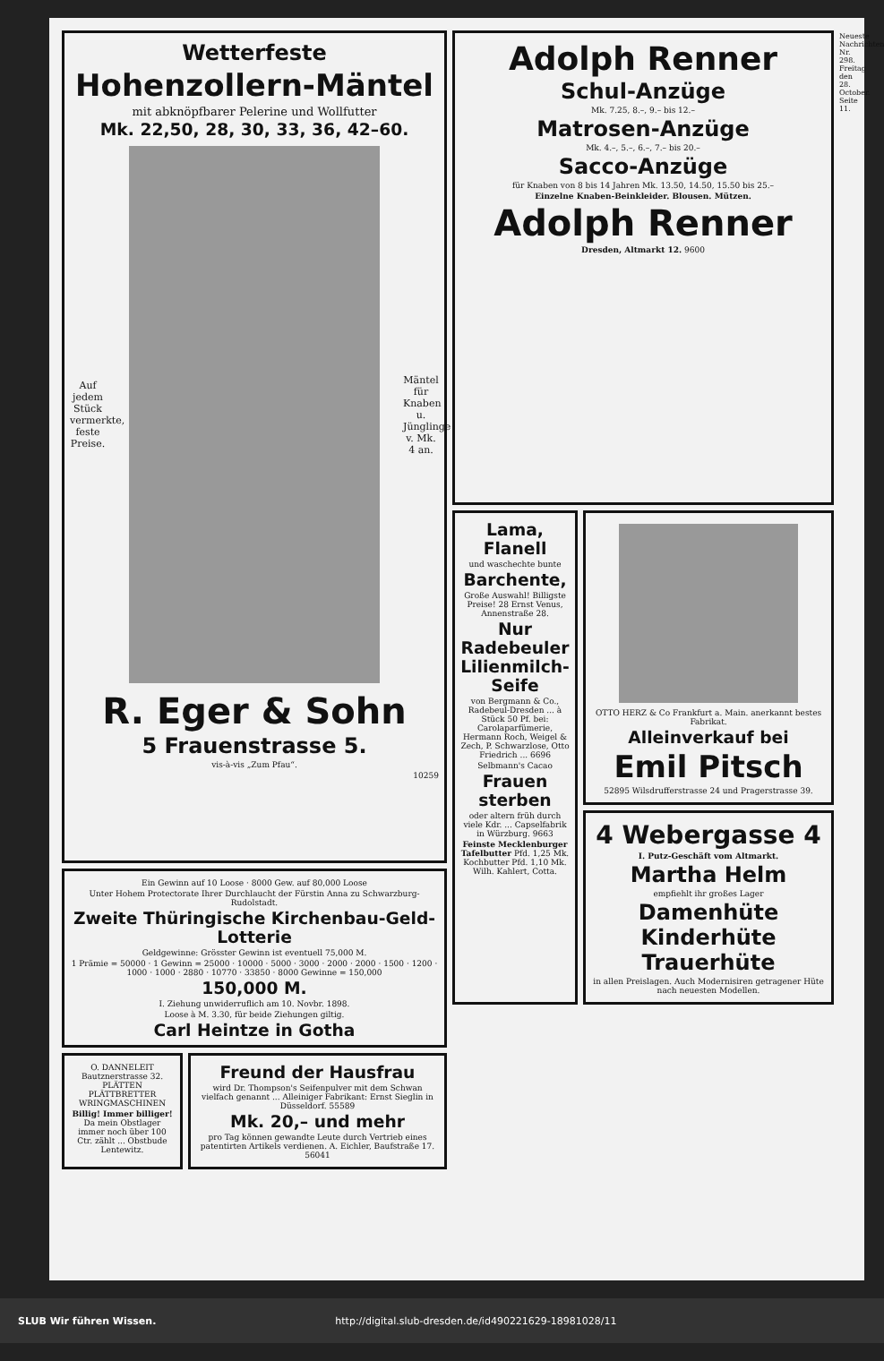Wetterfeste
Hohenzollern-Mäntel
mit abknöpfbarer Pelerine und Wollfutter
Mk. 22,50, 28, 30, 33, 36, 42–60.
Auf jedem Stück vermerkte, feste Preise.
Mäntel für Knaben u. Jünglinge v. Mk. 4 an.
R. Eger & Sohn
5 Frauenstrasse 5.
vis-à-vis „Zum Pfau“.
10259
Ein Gewinn auf 10 Loose · 8000 Gew. auf 80,000 Loose
Unter Hohem Protectorate Ihrer Durchlaucht der Fürstin Anna zu Schwarzburg-Rudolstadt.
Zweite Thüringische Kirchenbau-Geld-Lotterie
Geldgewinne: Grösster Gewinn ist eventuell 75,000 M.
1 Prämie = 50000 · 1 Gewinn = 25000 · 10000 · 5000 · 3000 · 2000 · 2000 · 1500 · 1200 · 1000 · 1000 · 2880 · 10770 · 33850 · 8000 Gewinne = 150,000
150,000 M.
I. Ziehung unwiderruflich am 10. Novbr. 1898.
Loose à M. 3.30, für beide Ziehungen giltig.
Carl Heintze in Gotha
O. DANNELEIT Bautznerstrasse 32. PLÄTTEN PLÄTTBRETTER WRINGMASCHINEN
Billig! Immer billiger! Da mein Obstlager immer noch über 100 Ctr. zählt ... Obstbude Lentewitz.
Freund der Hausfrau
wird Dr. Thompson's Seifenpulver mit dem Schwan vielfach genannt ... Alleiniger Fabrikant: Ernst Sieglin in Düsseldorf. 55589
Mk. 20,– und mehr
pro Tag können gewandte Leute durch Vertrieb eines patentirten Artikels verdienen. A. Eichler, Baufstraße 17. 56041
Adolph Renner
Schul-Anzüge
Mk. 7.25, 8.–, 9.– bis 12.–
Matrosen-Anzüge
Mk. 4.–, 5.–, 6.–, 7.– bis 20.–
Sacco-Anzüge
für Knaben von 8 bis 14 Jahren Mk. 13.50, 14.50, 15.50 bis 25.–
Einzelne Knaben-Beinkleider. Blousen. Mützen.
Adolph Renner
Dresden, Altmarkt 12. 9600
Lama, Flanell
und waschechte bunte
Barchente,
Große Auswahl! Billigste Preise! 28 Ernst Venus, Annenstraße 28.
Nur Radebeuler Lilienmilch-Seife
von Bergmann & Co., Radebeul-Dresden ... à Stück 50 Pf. bei: Carolaparfümerie, Hermann Roch, Weigel & Zech, P. Schwarzlose, Otto Friedrich ... 6696
Selbmann's Cacao
Frauen sterben
oder altern früh durch viele Kdr. ... Capselfabrik in Würzburg. 9663
Feinste Mecklenburger Tafelbutter Pfd. 1,25 Mk. Kochbutter Pfd. 1,10 Mk. Wilh. Kahlert, Cotta.
OTTO HERZ & Co Frankfurt a. Main. anerkannt bestes Fabrikat.
Alleinverkauf bei
Emil Pitsch
52895 Wilsdrufferstrasse 24 und Pragerstrasse 39.
4 Webergasse 4
I. Putz-Geschäft vom Altmarkt.
Martha Helm
empfiehlt ihr großes Lager
Damenhüte Kinderhüte Trauerhüte
in allen Preislagen. Auch Modernisiren getragener Hüte nach neuesten Modellen.
Neueste Nachrichten. Nr. 298. Freitag den 28. October. Seite 11.
SLUB Wir führen Wissen. http://digital.slub-dresden.de/id490221629-18981028/11